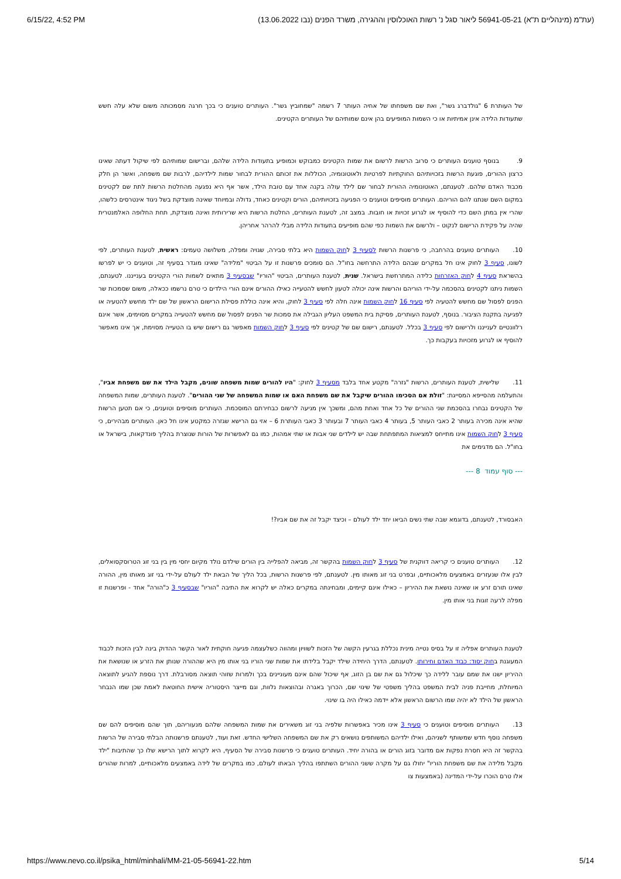6/15/22, 4:52 PM (עת"מ (מינהליים ת"א) 56941-05-21 ליאור סגל נ' רשות האוכלוסין וההגירה, משרד הפנים (נבו 13.06.2022)
של העותרת 6 "גולדברג גשר", ואת שם משפחתו של אחיה העותר 7 רשמה "שמחוביץ גשר". העותרים טוענים כי בכך חרגה מסמכותה משום שלא עלה חשש שתעודות הלידה אינן אמיתיות או כי השמות המופיעים בהן אינם שמותיהם של העותרים הקטינים.
9. בנוסף טוענים העותרים כי סרוב הרשות לרשום את שמות הקטינים כמבוקש וכמופיע בתעודות הלידה שלהם, וברישום שמותיהם לפי שיקול דעתה שאינו כרצון ההורים, פוגעת הרשות בזכויותיהם החוקתיות לפרטיות ולאוטונומיה, הכוללות את זכותם ההורית לבחור שמות לילדיהם, לרבות שם משפחה, ואשר הן חלק מכבוד האדם שלהם. לטענתם, האוטונומיה ההורית לבחור שם לילד עולה בקנה אחד עם טובת הילד, אשר אף היא נפגעה מהחלטת הרשות לתת שם לקטינים במקום השם שנתנו להם הוריהם. העותרים מוסיפים וטוענים כי הפגיעה בזכויותיהם, הורים וקטינים כאחד, גדולה ובמיוחד שאינה מוצדקת בשל ניגוד אינטרסים כלשהו, שהרי אין במתן השם כדי להוסיף או לגרוע זכויות או חובות. במצב זה, לטענת העותרים, החלטת הרשות היא שרירותית ואינה מוצדקת, תחת החלופה האלמנטרית שהיה על פקידת הרישום לנקוט – ולרשום את השמות כפי שהם מופיעים בתעודות הלידה מבלי להרהר אחריהן.
10. העותרים טוענים בהרחבה, כי פרשנות הרשות לסעיף 3 לחוק השמות היא בלתי סבירה, שגויה ומפלה, משלושה טעמים: ראשית, לטענת העותרים, לפי לשונו, סעיף 3 לחוק אינו חל במקרים שבהם הלידה התרחשה בחו"ל. הם סומכים פרשנות זו על הביטוי "מלידה" שאינו מוגדר בסעיף זה, וטוענים כי יש לפרשו בהשראת סעיף 4 לחוק האזרחות כלידה המתרחשת בישראל. שנית, לטענת העותרים, הביטוי "הוריו" שבסעיף 3 מתאים לשמות הורי הקטינים בענייננו. לטענתם, השמות ניתנו לקטינים בהסכמה על-ידי הוריהם והרשות אינה יכולה לטעון לחשש להטעייה כאילו ההורים אינם הורי הילדים כי טרם נרשמו ככאלה, משום שסמכות שר הפנים לפסול שם מחשש להטעיה לפי סעיף 16 לחוק השמות אינה חלה לפי סעיף 3 לחוק, והיא אינה כוללת פסילת הרישום הראשון של שם ילד מחשש להטעיה או לפגיעה בתקנת הציבור. בנוסף, לטענת העותרים, פסיקת בית המשפט העליון הגבילה את סמכות שר הפנים לפסול שם מחשש להטעייה במקרים מסוימים, אשר אינם רלוונטיים לענייננו ולרישום לפי סעיף 3 בכלל. לטענתם, רישום שם של קטינים לפי סעיף 3 לחוק השמות מאפשר גם רישום שיש בו הטעייה מסוימת, אך אינו מאפשר להוסיף או לגרוע מזכויות בעקבות כך.
11. שלישית, לטענת העותרים, הרשות "גזרה" מקטע אחד בלבד מסעיף 3 לחוק: "היו להורים שמות משפחה שונים, מקבל הילד את שם משפחת אביו", והתעלמה מהסייפא המסייגת: "זולת אם הסכימו ההורים שיקבל את שם משפחת האם או שמות המשפחה של שני ההורים". לטענת העותרים, שמות המשפחה של הקטינים נבחרו בהסכמת שני ההורים של כל אחד ואחת מהם, ומשכך אין מניעה לרשום כבחירתם המוסכמת. העותרים מוסיפים וטוענים, כי אם תטען הרשות שהיא אינה מכירה בעותר 2 כאבי העותר 5, בעותר 4 כאבי העותר 7 ובעותר 3 כאבי העותרת 6 – אזי גם הרישא שגזרה כמקטע אינו חל כאן. העותרים מבהירים, כי סעיף 3 לחוק השמות אינו מתייחס למציאות המתפתחת שבה יש לילדים שני אבות או שתי אמהות, כמו גם לאפשרות של הורות שנוצרת בהליך פונדקאות, בישראל או בחו"ל. הם מדגימים את
--- סוף עמוד 8 ---
האבסורד, לטענתם, בדוגמא שבה שתי נשים הביאו יחד ילד לעולם – וכיצד יקבל זה את שם אביו?!
12. העותרים טוענים כי קריאה דווקנית של סעיף 3 לחוק השמות בהקשר זה, מביאה להפלייה בין הורים שילדם נולד מקיום יחסי מין בין בני זוג הטרוסקסואלים, לבין אלו שנעזרים באמצעים מלאכותיים, ובפרט בני זוג מאותו מין. לטענתם, לפי פרשנות הרשות, בכל הליך של הבאת ילד לעולם על-ידי בני זוג מאותו מין, ההורה שאינו תורם זרע או שאינה נושאת את ההיריון – כאילו אינם קיימים, ומבחינתה במקרים כאלה יש לקרוא את התיבה "הוריו" שבסעיף 3 כ"הורה" אחד - ופרשנות זו מפלה לרעה זוגות בני אותו מין.
לטענת העותרים אפליה זו על בסיס נטייה מינית נכללת בגרעין הקשה של הזכות לשוויון ומהווה כשלעצמה פגיעה חוקתית לאור הקשר ההדוק בינה לבין הזכות לכבוד המעוגנת בחוק יסוד: כבוד האדם וחירותו. לטענתם, הדרך היחידה שילד יקבל בלידתו את שמות שני הוריו בני אותו מין היא שההורה שנותן את הזרע או שנושאת את ההיריון ישנו את שמם עובר ללידה כך שיכלול גם את שם בן הזוג, אף שיכול שהם אינם מעוניינים בכך ולמרות שזוהי תוצאה מסורבלת. דרך נוספת להגיע לתוצאה המיוחלת, מחייבת פניה לבית המשפט בהליך משפטי של שינוי שם, הכרוך באגרה ובהוצאות נלוות, וגם מייצר היסטוריה אישית החוטאת לאמת שכן שמו הנבחר הראשון של הילד לא יהיה שמו הרשום הראשון אלא יידמה כאילו היה בו שינוי.
13. העותרים מוסיפים וטוענים כי סעיף 3 אינו מכיר באפשרות שלפיה בני זוג משאירים את שמות המשפחה שלהם מנעוריהם, תוך שהם מוסיפים להם שם משפחה נוסף חדש שמשותף לשניהם, ואילו ילדיהם המשותפים נושאים רק את שם המשפחה השלישי החדש. זאת ועוד, לטענתם פרשנותה הבלתי סבירה של הרשות בהקשר זה היא חסרת נפקות אם מדובר בזוג הורים או בהורה יחיד. העותרים טוענים כי פרשנות סבירה של הסעיף, היא לקרוא לתוך הרישא שלו כך שהתיבות "ילד מקבל מלידה את שם משפחת הוריו" יחולו גם על מקרה ששני ההורים השתתפו בהליך הבאתו לעולם, כמו במקרים של לידה באמצעים מלאכותיים, למרות שהורים אלו טרם הוכרו על-ידי המדינה (באמצעות צו
https://www.nevo.co.il/psika_html/minhali/MM-21-05-56941-22.htm 5/14